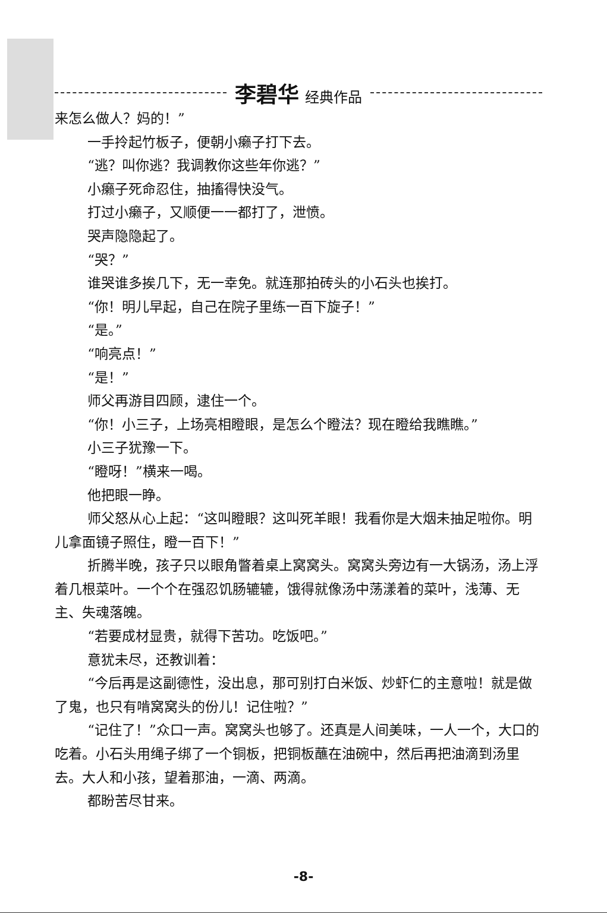李碧华 经典作品
来怎么做人？妈的！”
一手拎起竹板子，便朝小癞子打下去。
“逃？叫你逃？我调教你这些年你逃？”
小癞子死命忍住，抽搐得快没气。
打过小癞子，又顺便一一都打了，泄愤。
哭声隐隐起了。
“哭？”
谁哭谁多挨几下，无一幸免。就连那拍砖头的小石头也挨打。
“你！明儿早起，自己在院子里练一百下旋子！”
“是。”
“响亮点！”
“是！”
师父再游目四顾，逮住一个。
“你！小三子，上场亮相瞪眼，是怎么个瞪法？现在瞪给我瞧瞧。”
小三子犹豫一下。
“瞪呀！”横来一喝。
他把眼一睁。
师父怒从心上起：“这叫瞪眼？这叫死羊眼！我看你是大烟未抽足啦你。明儿拿面镜子照住，瞪一百下！”
折腾半晚，孩子只以眼角瞥着桌上窝窝头。窝窝头旁边有一大锅汤，汤上浮着几根菜叶。一个个在强忍饥肠辘辘，饿得就像汤中荡漾着的菜叶，浅薄、无主、失魂落魄。
“若要成材显贵，就得下苦功。吃饭吧。”
意犹未尽，还教训着：
“今后再是这副德性，没出息，那可别打白米饭、炒虾仁的主意啦！就是做了鬼，也只有啃窝窝头的份儿！记住啦？”
“记住了！”众口一声。窝窝头也够了。还真是人间美味，一人一个，大口的吃着。小石头用绳子绑了一个铜板，把铜板蘸在油碗中，然后再把油滴到汤里去。大人和小孩，望着那油，一滴、两滴。
都盼苦尽甘来。
-8-